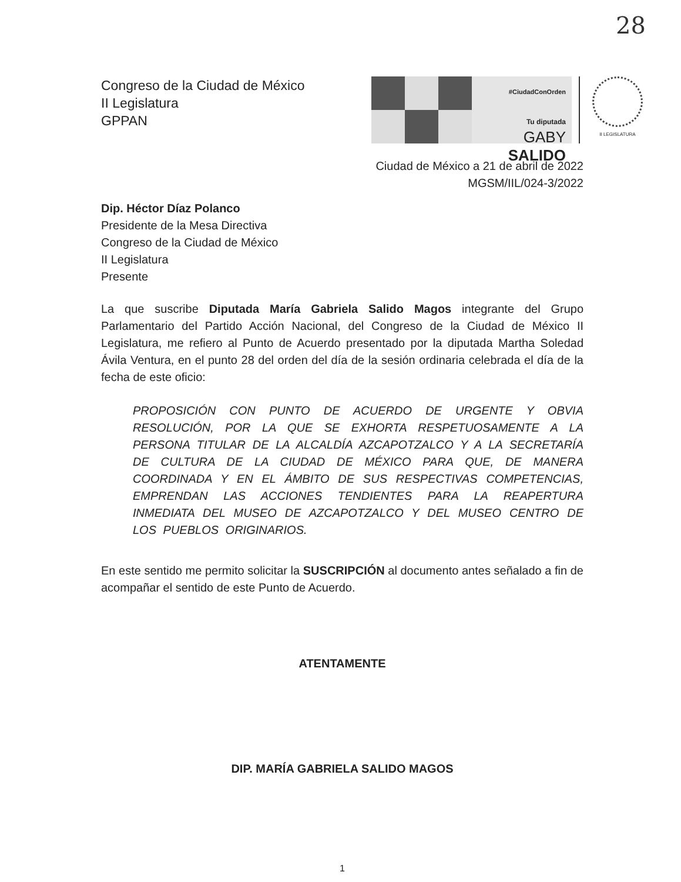28
Congreso de la Ciudad de México
II Legislatura
GPPAN
#CiudadConOrden
Tu diputada
GABY SALIDO
II LEGISLATURA
Ciudad de México a 21 de abril de 2022
MGSM/IIL/024-3/2022
Dip. Héctor Díaz Polanco
Presidente de la Mesa Directiva
Congreso de la Ciudad de México
II Legislatura
Presente
La que suscribe Diputada María Gabriela Salido Magos integrante del Grupo Parlamentario del Partido Acción Nacional, del Congreso de la Ciudad de México II Legislatura, me refiero al Punto de Acuerdo presentado por la diputada Martha Soledad Ávila Ventura, en el punto 28 del orden del día de la sesión ordinaria celebrada el día de la fecha de este oficio:
PROPOSICIÓN CON PUNTO DE ACUERDO DE URGENTE Y OBVIA RESOLUCIÓN, POR LA QUE SE EXHORTA RESPETUOSAMENTE A LA PERSONA TITULAR DE LA ALCALDÍA AZCAPOTZALCO Y A LA SECRETARÍA DE CULTURA DE LA CIUDAD DE MÉXICO PARA QUE, DE MANERA COORDINADA Y EN EL ÁMBITO DE SUS RESPECTIVAS COMPETENCIAS, EMPRENDAN LAS ACCIONES TENDIENTES PARA LA REAPERTURA INMEDIATA DEL MUSEO DE AZCAPOTZALCO Y DEL MUSEO CENTRO DE LOS PUEBLOS ORIGINARIOS.
En este sentido me permito solicitar la SUSCRIPCIÓN al documento antes señalado a fin de acompañar el sentido de este Punto de Acuerdo.
ATENTAMENTE
DIP. MARÍA GABRIELA SALIDO MAGOS
1